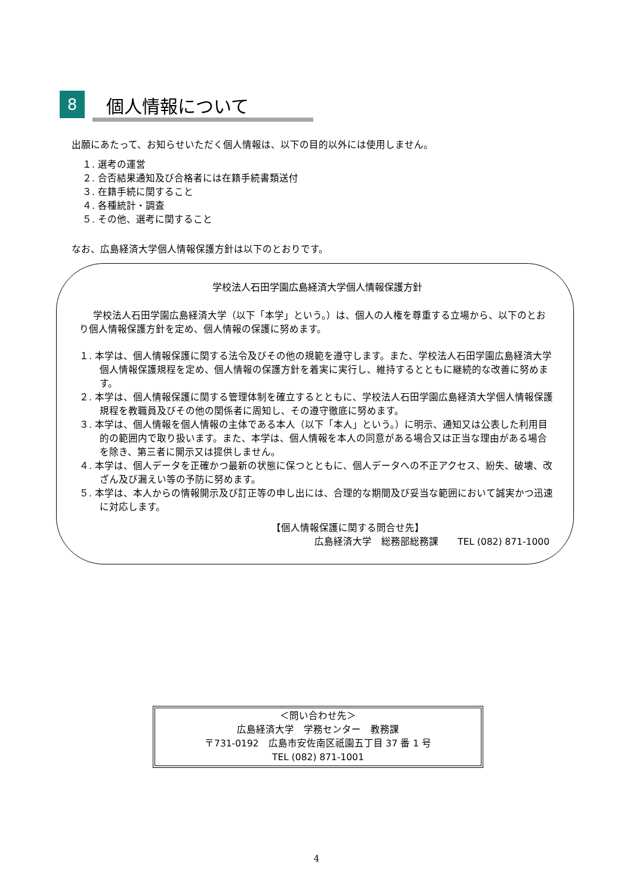8
個人情報について
出願にあたって、お知らせいただく個人情報は、以下の目的以外には使用しません。
１. 選考の運営
２. 合否結果通知及び合格者には在籍手続書類送付
３. 在籍手続に関すること
４. 各種統計・調査
５. その他、選考に関すること
なお、広島経済大学個人情報保護方針は以下のとおりです。
学校法人石田学園広島経済大学個人情報保護方針
学校法人石田学園広島経済大学（以下「本学」という。）は、個人の人権を尊重する立場から、以下のとおり個人情報保護方針を定め、個人情報の保護に努めます。
１. 本学は、個人情報保護に関する法令及びその他の規範を遵守します。また、学校法人石田学園広島経済大学個人情報保護規程を定め、個人情報の保護方針を着実に実行し、維持するとともに継続的な改善に努めます。
２. 本学は、個人情報保護に関する管理体制を確立するとともに、学校法人石田学園広島経済大学個人情報保護規程を教職員及びその他の関係者に周知し、その遵守徹底に努めます。
３. 本学は、個人情報を個人情報の主体である本人（以下「本人」という。）に明示、通知又は公表した利用目的の範囲内で取り扱います。また、本学は、個人情報を本人の同意がある場合又は正当な理由がある場合を除き、第三者に開示又は提供しません。
４. 本学は、個人データを正確かつ最新の状態に保つとともに、個人データへの不正アクセス、紛失、破壊、改ざん及び漏えい等の予防に努めます。
５. 本学は、本人からの情報開示及び訂正等の申し出には、合理的な期間及び妥当な範囲において誠実かつ迅速に対応します。
【個人情報保護に関する問合せ先】
広島経済大学　総務部総務課　　TEL (082) 871-1000
＜問い合わせ先＞
広島経済大学　学務センター　教務課
〒731-0192　広島市安佐南区祇園五丁目 37 番 1 号
TEL (082) 871-1001
4